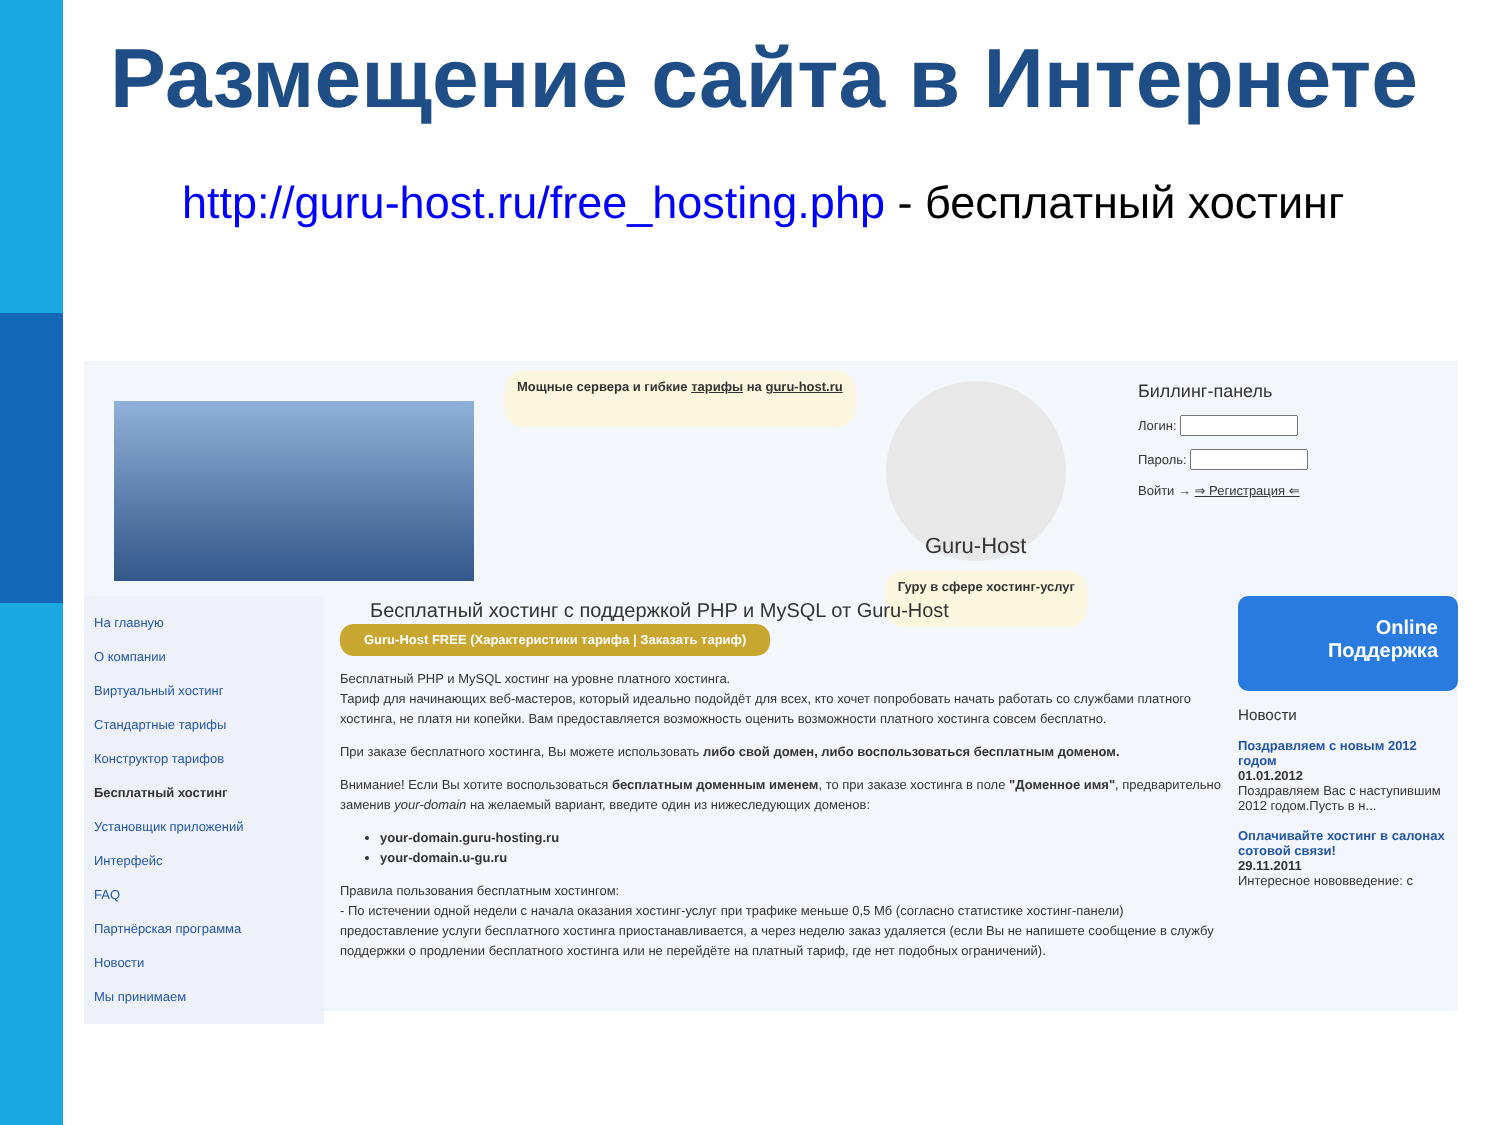Размещение сайта в Интернете
http://guru-host.ru/free_hosting.php - бесплатный хостинг
Мощные сервера и гибкие тарифы на guru-host.ru
Guru-Host
Гуру в сфере хостинг-услуг
Биллинг-панель
Логин:
Пароль:
Войти → ⇒ Регистрация ⇐
На главную
О компании
Виртуальный хостинг
Стандартные тарифы
Конструктор тарифов
Бесплатный хостинг
Установщик приложений
Интерфейс
FAQ
Партнёрская программа
Новости
Мы принимаем
Бесплатный хостинг с поддержкой PHP и MySQL от Guru-Host
Guru-Host FREE (Характеристики тарифа | Заказать тариф)
Бесплатный PHP и MySQL хостинг на уровне платного хостинга.
Тариф для начинающих веб-мастеров, который идеально подойдёт для всех, кто хочет попробовать начать работать со службами платного хостинга, не платя ни копейки. Вам предоставляется возможность оценить возможности платного хостинга совсем бесплатно.
При заказе бесплатного хостинга, Вы можете использовать либо свой домен, либо воспользоваться бесплатным доменом.
Внимание! Если Вы хотите воспользоваться бесплатным доменным именем, то при заказе хостинга в поле "Доменное имя", предварительно заменив your-domain на желаемый вариант, введите один из нижеследующих доменов:
your-domain.guru-hosting.ru
your-domain.u-gu.ru
Правила пользования бесплатным хостингом:
- По истечении одной недели с начала оказания хостинг-услуг при трафике меньше 0,5 Мб (согласно статистике хостинг-панели) предоставление услуги бесплатного хостинга приостанавливается, а через неделю заказ удаляется (если Вы не напишете сообщение в службу поддержки о продлении бесплатного хостинга или не перейдёте на платный тариф, где нет подобных ограничений).
Online
Поддержка
Новости
Поздравляем с новым 2012 годом
01.01.2012
Поздравляем Вас с наступившим 2012 годом.Пусть в н...
Оплачивайте хостинг в салонах сотовой связи!
29.11.2011
Интересное нововведение: с